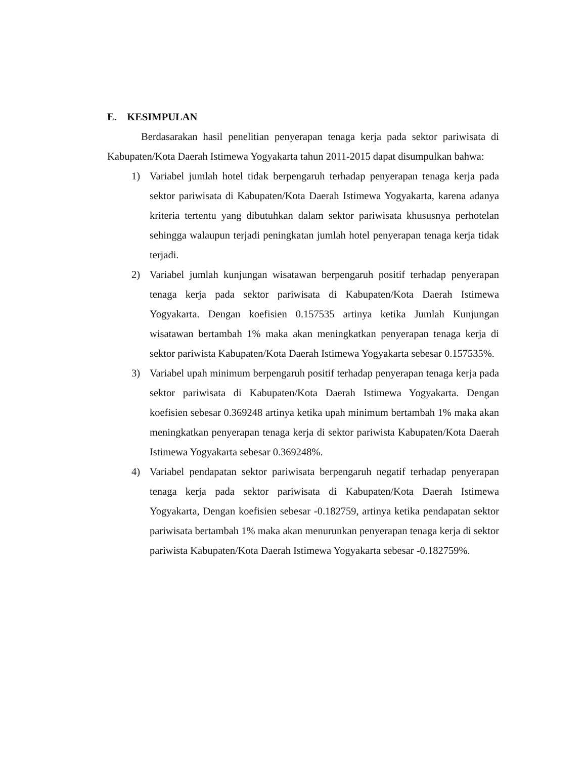E. KESIMPULAN
Berdasarakan hasil penelitian penyerapan tenaga kerja pada sektor pariwisata di Kabupaten/Kota Daerah Istimewa Yogyakarta tahun 2011-2015 dapat disumpulkan bahwa:
1) Variabel jumlah hotel tidak berpengaruh terhadap penyerapan tenaga kerja pada sektor pariwisata di Kabupaten/Kota Daerah Istimewa Yogyakarta, karena adanya kriteria tertentu yang dibutuhkan dalam sektor pariwisata khususnya perhotelan sehingga walaupun terjadi peningkatan jumlah hotel penyerapan tenaga kerja tidak terjadi.
2) Variabel jumlah kunjungan wisatawan berpengaruh positif terhadap penyerapan tenaga kerja pada sektor pariwisata di Kabupaten/Kota Daerah Istimewa Yogyakarta. Dengan koefisien 0.157535 artinya ketika Jumlah Kunjungan wisatawan bertambah 1% maka akan meningkatkan penyerapan tenaga kerja di sektor pariwista Kabupaten/Kota Daerah Istimewa Yogyakarta sebesar 0.157535%.
3) Variabel upah minimum berpengaruh positif terhadap penyerapan tenaga kerja pada sektor pariwisata di Kabupaten/Kota Daerah Istimewa Yogyakarta. Dengan koefisien sebesar 0.369248 artinya ketika upah minimum bertambah 1% maka akan meningkatkan penyerapan tenaga kerja di sektor pariwista Kabupaten/Kota Daerah Istimewa Yogyakarta sebesar 0.369248%.
4) Variabel pendapatan sektor pariwisata berpengaruh negatif terhadap penyerapan tenaga kerja pada sektor pariwisata di Kabupaten/Kota Daerah Istimewa Yogyakarta, Dengan koefisien sebesar -0.182759, artinya ketika pendapatan sektor pariwisata bertambah 1% maka akan menurunkan penyerapan tenaga kerja di sektor pariwista Kabupaten/Kota Daerah Istimewa Yogyakarta sebesar -0.182759%.